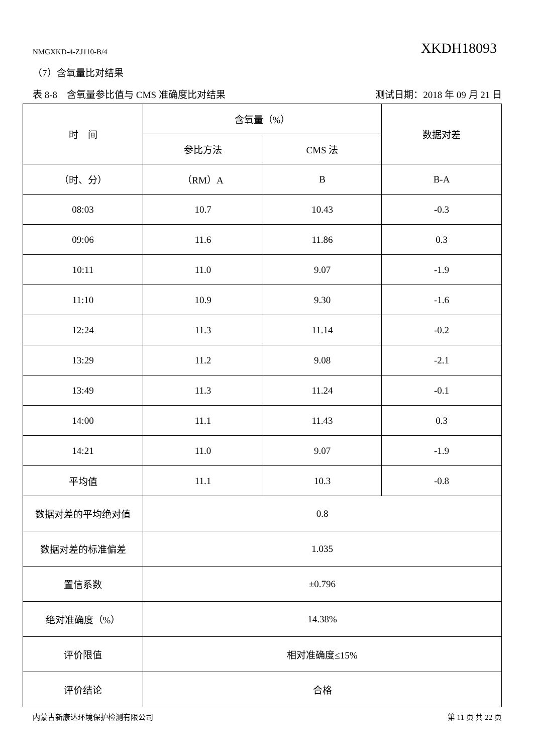NMGXKD-4-ZJ110-B/4 XKDH18093
（7）含氧量比对结果
表 8-8　含氧量参比值与 CMS 准确度比对结果 测试日期：2018 年 09 月 21 日
| 时 间 | 含氧量（%） | | 数据对差 |
| --- | --- | --- | --- |
| | 参比方法 | CMS 法 | |
| （时、分） | （RM）A | B | B-A |
| 08:03 | 10.7 | 10.43 | -0.3 |
| 09:06 | 11.6 | 11.86 | 0.3 |
| 10:11 | 11.0 | 9.07 | -1.9 |
| 11:10 | 10.9 | 9.30 | -1.6 |
| 12:24 | 11.3 | 11.14 | -0.2 |
| 13:29 | 11.2 | 9.08 | -2.1 |
| 13:49 | 11.3 | 11.24 | -0.1 |
| 14:00 | 11.1 | 11.43 | 0.3 |
| 14:21 | 11.0 | 9.07 | -1.9 |
| 平均值 | 11.1 | 10.3 | -0.8 |
| 数据对差的平均绝对值 | 0.8 | | |
| 数据对差的标准偏差 | 1.035 | | |
| 置信系数 | ±0.796 | | |
| 绝对准确度（%） | 14.38% | | |
| 评价限值 | 相对准确度≤15% | | |
| 评价结论 | 合格 | | |
内蒙古新康达环境保护检测有限公司 第 11 页 共 22 页